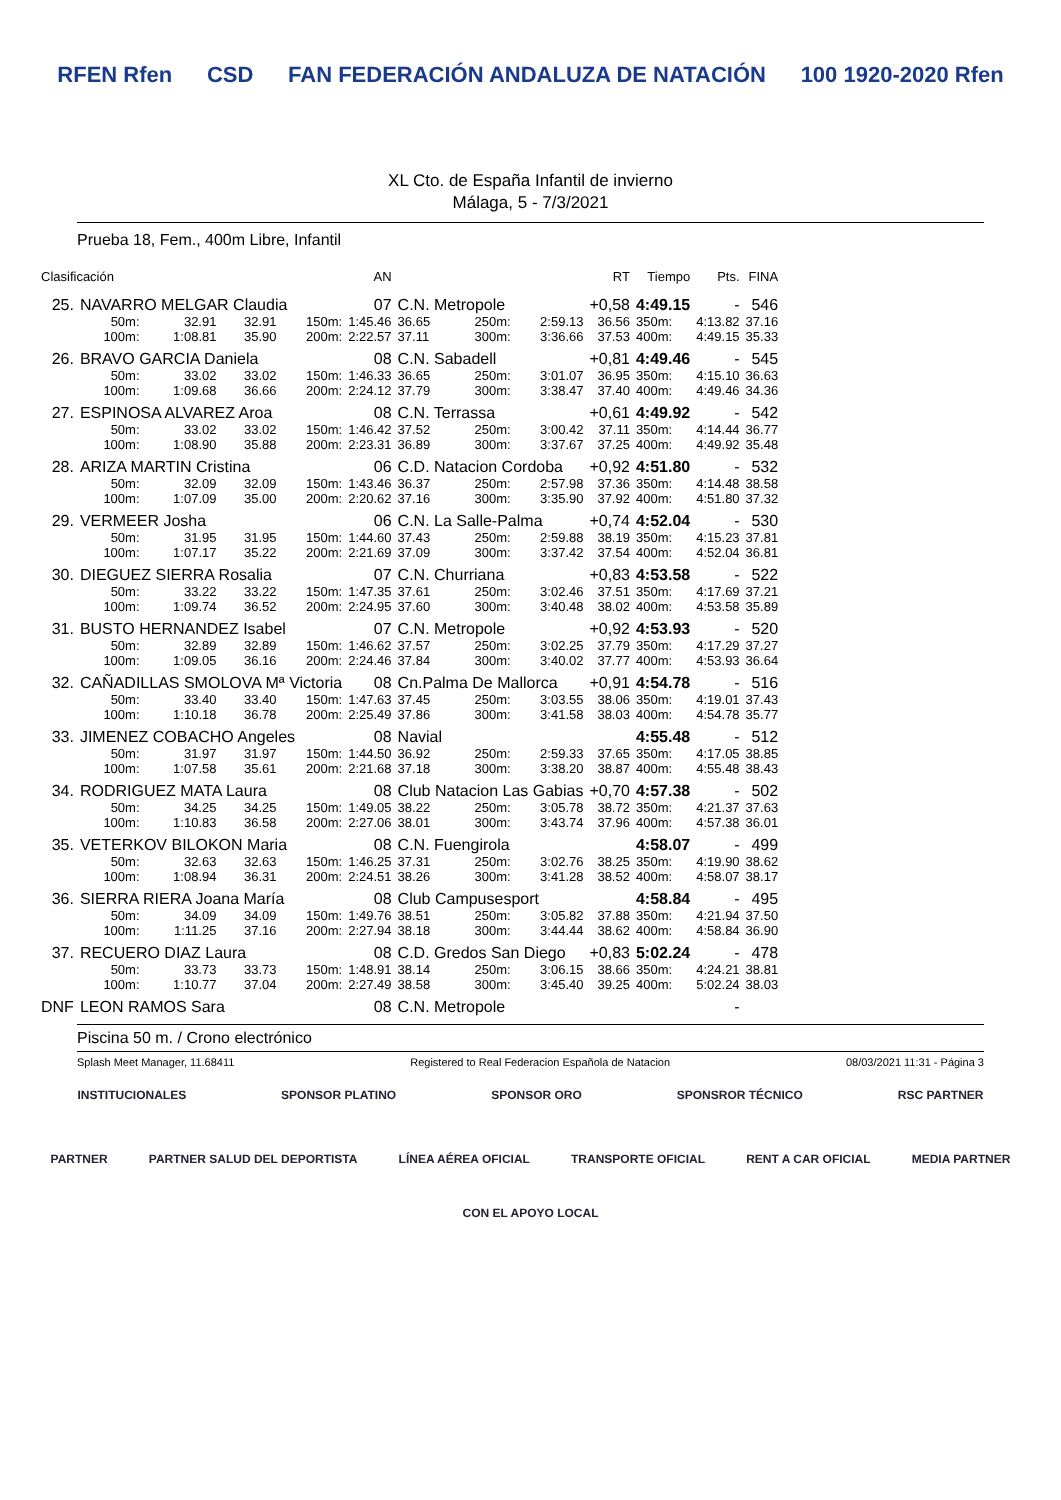RFEN Rfen CSD FAN FEDERACIÓN ANDALUZA DE NATACIÓN 100 1920-2020 Rfen
XL Cto. de España Infantil de invierno
Málaga, 5 - 7/3/2021
Prueba 18, Fem., 400m Libre, Infantil
| Clasificación | | | | | AN | | | | RT | Tiempo | Pts. | FINA |
| --- | --- | --- | --- | --- | --- | --- | --- | --- | --- | --- | --- | --- |
| 25. | NAVARRO MELGAR Claudia | | | | 07 | C.N. Metropole | | | +0,58 | 4:49.15 | - | 546 |
| | 50m: | 32.91 | 32.91 | 150m: | 1:45.46 | 36.65 | 250m: | 2:59.13 | 36.56 | 350m: | 4:13.82 | 37.16 |
| | 100m: | 1:08.81 | 35.90 | 200m: | 2:22.57 | 37.11 | 300m: | 3:36.66 | 37.53 | 400m: | 4:49.15 | 35.33 |
| 26. | BRAVO GARCIA Daniela | | | | 08 | C.N. Sabadell | | | +0,81 | 4:49.46 | - | 545 |
| | 50m: | 33.02 | 33.02 | 150m: | 1:46.33 | 36.65 | 250m: | 3:01.07 | 36.95 | 350m: | 4:15.10 | 36.63 |
| | 100m: | 1:09.68 | 36.66 | 200m: | 2:24.12 | 37.79 | 300m: | 3:38.47 | 37.40 | 400m: | 4:49.46 | 34.36 |
| 27. | ESPINOSA ALVAREZ Aroa | | | | 08 | C.N. Terrassa | | | +0,61 | 4:49.92 | - | 542 |
| | 50m: | 33.02 | 33.02 | 150m: | 1:46.42 | 37.52 | 250m: | 3:00.42 | 37.11 | 350m: | 4:14.44 | 36.77 |
| | 100m: | 1:08.90 | 35.88 | 200m: | 2:23.31 | 36.89 | 300m: | 3:37.67 | 37.25 | 400m: | 4:49.92 | 35.48 |
| 28. | ARIZA MARTIN Cristina | | | | 06 | C.D. Natacion Cordoba | | | +0,92 | 4:51.80 | - | 532 |
| | 50m: | 32.09 | 32.09 | 150m: | 1:43.46 | 36.37 | 250m: | 2:57.98 | 37.36 | 350m: | 4:14.48 | 38.58 |
| | 100m: | 1:07.09 | 35.00 | 200m: | 2:20.62 | 37.16 | 300m: | 3:35.90 | 37.92 | 400m: | 4:51.80 | 37.32 |
| 29. | VERMEER Josha | | | | 06 | C.N. La Salle-Palma | | | +0,74 | 4:52.04 | - | 530 |
| | 50m: | 31.95 | 31.95 | 150m: | 1:44.60 | 37.43 | 250m: | 2:59.88 | 38.19 | 350m: | 4:15.23 | 37.81 |
| | 100m: | 1:07.17 | 35.22 | 200m: | 2:21.69 | 37.09 | 300m: | 3:37.42 | 37.54 | 400m: | 4:52.04 | 36.81 |
| 30. | DIEGUEZ SIERRA Rosalia | | | | 07 | C.N. Churriana | | | +0,83 | 4:53.58 | - | 522 |
| | 50m: | 33.22 | 33.22 | 150m: | 1:47.35 | 37.61 | 250m: | 3:02.46 | 37.51 | 350m: | 4:17.69 | 37.21 |
| | 100m: | 1:09.74 | 36.52 | 200m: | 2:24.95 | 37.60 | 300m: | 3:40.48 | 38.02 | 400m: | 4:53.58 | 35.89 |
| 31. | BUSTO HERNANDEZ Isabel | | | | 07 | C.N. Metropole | | | +0,92 | 4:53.93 | - | 520 |
| | 50m: | 32.89 | 32.89 | 150m: | 1:46.62 | 37.57 | 250m: | 3:02.25 | 37.79 | 350m: | 4:17.29 | 37.27 |
| | 100m: | 1:09.05 | 36.16 | 200m: | 2:24.46 | 37.84 | 300m: | 3:40.02 | 37.77 | 400m: | 4:53.93 | 36.64 |
| 32. | CAÑADILLAS SMOLOVA Mª Victoria | | | | 08 | Cn.Palma De Mallorca | | | +0,91 | 4:54.78 | - | 516 |
| | 50m: | 33.40 | 33.40 | 150m: | 1:47.63 | 37.45 | 250m: | 3:03.55 | 38.06 | 350m: | 4:19.01 | 37.43 |
| | 100m: | 1:10.18 | 36.78 | 200m: | 2:25.49 | 37.86 | 300m: | 3:41.58 | 38.03 | 400m: | 4:54.78 | 35.77 |
| 33. | JIMENEZ COBACHO Angeles | | | | 08 | Navial | | | | 4:55.48 | - | 512 |
| | 50m: | 31.97 | 31.97 | 150m: | 1:44.50 | 36.92 | 250m: | 2:59.33 | 37.65 | 350m: | 4:17.05 | 38.85 |
| | 100m: | 1:07.58 | 35.61 | 200m: | 2:21.68 | 37.18 | 300m: | 3:38.20 | 38.87 | 400m: | 4:55.48 | 38.43 |
| 34. | RODRIGUEZ MATA Laura | | | | 08 | Club Natacion Las Gabias | | | +0,70 | 4:57.38 | - | 502 |
| | 50m: | 34.25 | 34.25 | 150m: | 1:49.05 | 38.22 | 250m: | 3:05.78 | 38.72 | 350m: | 4:21.37 | 37.63 |
| | 100m: | 1:10.83 | 36.58 | 200m: | 2:27.06 | 38.01 | 300m: | 3:43.74 | 37.96 | 400m: | 4:57.38 | 36.01 |
| 35. | VETERKOV BILOKON Maria | | | | 08 | C.N. Fuengirola | | | | 4:58.07 | - | 499 |
| | 50m: | 32.63 | 32.63 | 150m: | 1:46.25 | 37.31 | 250m: | 3:02.76 | 38.25 | 350m: | 4:19.90 | 38.62 |
| | 100m: | 1:08.94 | 36.31 | 200m: | 2:24.51 | 38.26 | 300m: | 3:41.28 | 38.52 | 400m: | 4:58.07 | 38.17 |
| 36. | SIERRA RIERA Joana María | | | | 08 | Club Campusesport | | | | 4:58.84 | - | 495 |
| | 50m: | 34.09 | 34.09 | 150m: | 1:49.76 | 38.51 | 250m: | 3:05.82 | 37.88 | 350m: | 4:21.94 | 37.50 |
| | 100m: | 1:11.25 | 37.16 | 200m: | 2:27.94 | 38.18 | 300m: | 3:44.44 | 38.62 | 400m: | 4:58.84 | 36.90 |
| 37. | RECUERO DIAZ Laura | | | | 08 | C.D. Gredos San Diego | | | +0,83 | 5:02.24 | - | 478 |
| | 50m: | 33.73 | 33.73 | 150m: | 1:48.91 | 38.14 | 250m: | 3:06.15 | 38.66 | 350m: | 4:24.21 | 38.81 |
| | 100m: | 1:10.77 | 37.04 | 200m: | 2:27.49 | 38.58 | 300m: | 3:45.40 | 39.25 | 400m: | 5:02.24 | 38.03 |
| DNF | LEON RAMOS Sara | | | | 08 | C.N. Metropole | | | | | - | |
Piscina 50 m. / Crono electrónico
Splash Meet Manager, 11.68411 Registered to Real Federacion Española de Natacion 08/03/2021 11:31 - Página 3
INSTITUCIONALES SPONSOR PLATINO SPONSOR ORO SPONSROR TÉCNICO RSC PARTNER
PARTNER PARTNER SALUD DEL DEPORTISTA LÍNEA AÉREA OFICIAL TRANSPORTE OFICIAL RENT A CAR OFICIAL MEDIA PARTNER
CON EL APOYO LOCAL